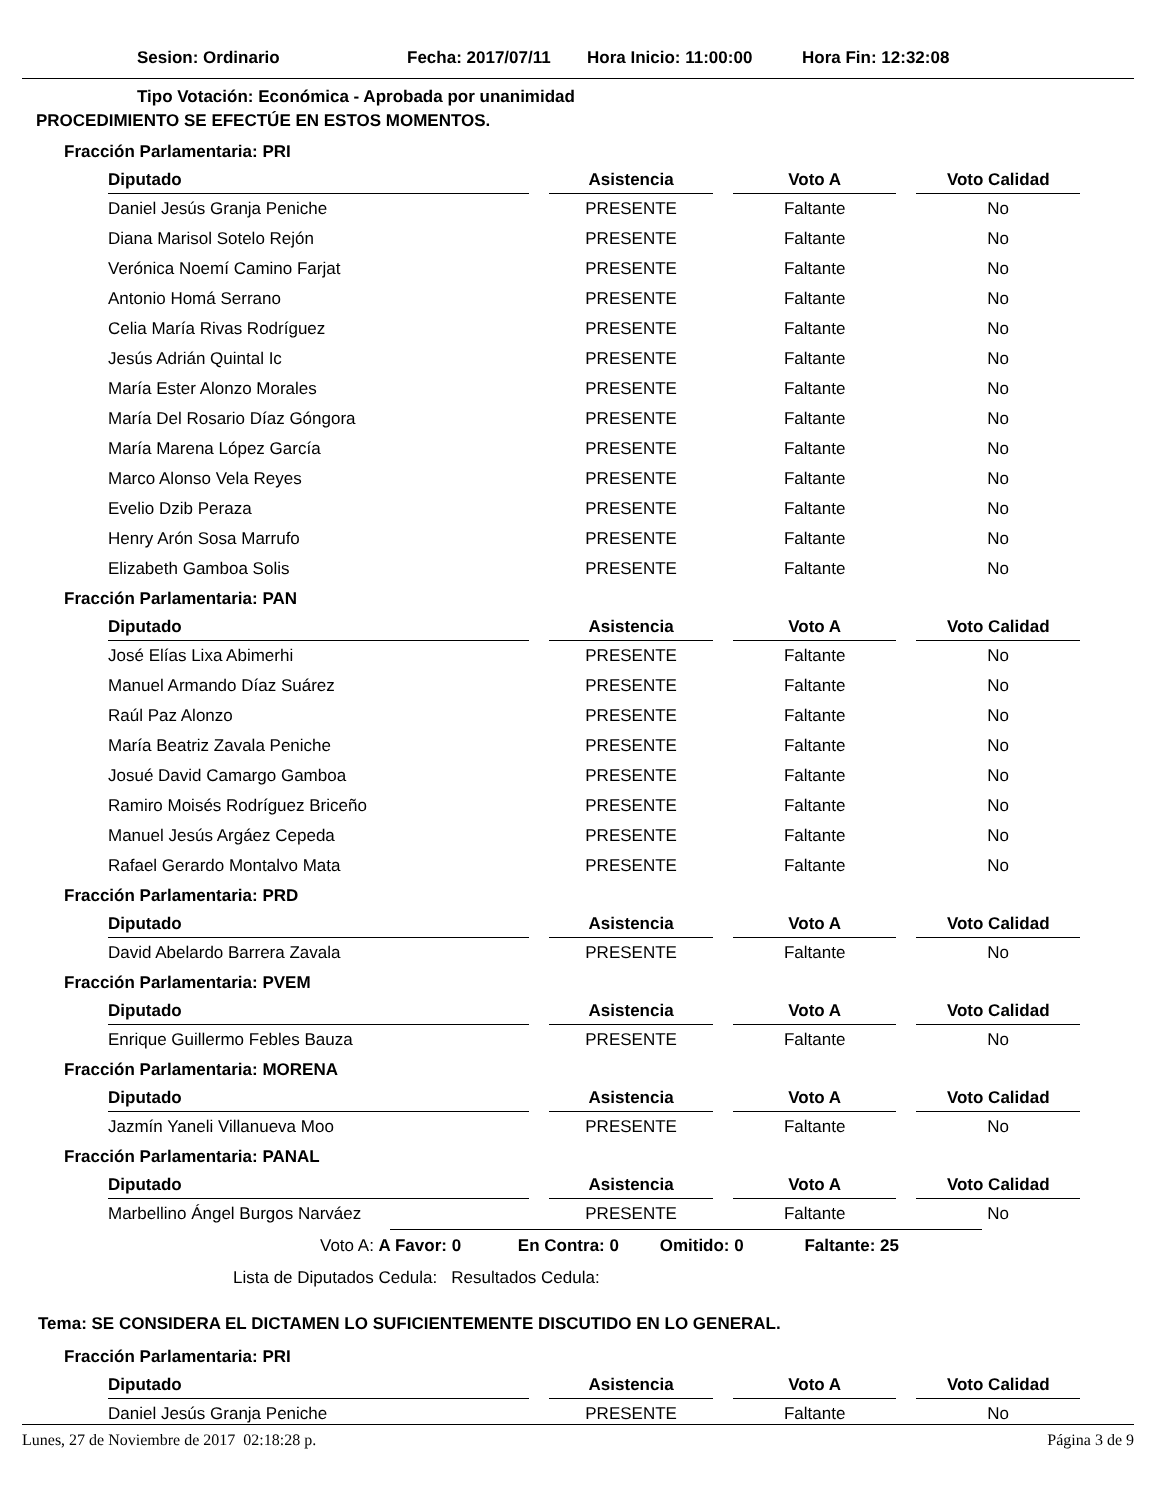Sesion: Ordinario Fecha: 2017/07/11 Hora Inicio: 11:00:00 Hora Fin: 12:32:08
Tipo Votación: Económica - Aprobada por unanimidad
PROCEDIMIENTO SE EFECTÚE EN ESTOS MOMENTOS.
Fracción Parlamentaria: PRI
| Diputado | | Asistencia | | Voto A | | Voto Calidad |
| --- | --- | --- | --- | --- | --- | --- |
| Daniel Jesús Granja Peniche | | PRESENTE | | Faltante | | No |
| Diana Marisol Sotelo Rejón | | PRESENTE | | Faltante | | No |
| Verónica Noemí Camino Farjat | | PRESENTE | | Faltante | | No |
| Antonio Homá Serrano | | PRESENTE | | Faltante | | No |
| Celia María Rivas Rodríguez | | PRESENTE | | Faltante | | No |
| Jesús Adrián Quintal Ic | | PRESENTE | | Faltante | | No |
| María Ester Alonzo Morales | | PRESENTE | | Faltante | | No |
| María Del Rosario Díaz Góngora | | PRESENTE | | Faltante | | No |
| María Marena López García | | PRESENTE | | Faltante | | No |
| Marco Alonso Vela Reyes | | PRESENTE | | Faltante | | No |
| Evelio Dzib Peraza | | PRESENTE | | Faltante | | No |
| Henry Arón Sosa Marrufo | | PRESENTE | | Faltante | | No |
| Elizabeth Gamboa Solis | | PRESENTE | | Faltante | | No |
Fracción Parlamentaria: PAN
| Diputado | | Asistencia | | Voto A | | Voto Calidad |
| --- | --- | --- | --- | --- | --- | --- |
| José Elías Lixa Abimerhi | | PRESENTE | | Faltante | | No |
| Manuel Armando Díaz Suárez | | PRESENTE | | Faltante | | No |
| Raúl Paz Alonzo | | PRESENTE | | Faltante | | No |
| María Beatriz Zavala Peniche | | PRESENTE | | Faltante | | No |
| Josué David Camargo Gamboa | | PRESENTE | | Faltante | | No |
| Ramiro Moisés Rodríguez Briceño | | PRESENTE | | Faltante | | No |
| Manuel Jesús Argáez Cepeda | | PRESENTE | | Faltante | | No |
| Rafael Gerardo Montalvo Mata | | PRESENTE | | Faltante | | No |
Fracción Parlamentaria: PRD
| Diputado | | Asistencia | | Voto A | | Voto Calidad |
| --- | --- | --- | --- | --- | --- | --- |
| David Abelardo Barrera Zavala | | PRESENTE | | Faltante | | No |
Fracción Parlamentaria: PVEM
| Diputado | | Asistencia | | Voto A | | Voto Calidad |
| --- | --- | --- | --- | --- | --- | --- |
| Enrique Guillermo Febles Bauza | | PRESENTE | | Faltante | | No |
Fracción Parlamentaria: MORENA
| Diputado | | Asistencia | | Voto A | | Voto Calidad |
| --- | --- | --- | --- | --- | --- | --- |
| Jazmín Yaneli Villanueva Moo | | PRESENTE | | Faltante | | No |
Fracción Parlamentaria: PANAL
| Diputado | | Asistencia | | Voto A | | Voto Calidad |
| --- | --- | --- | --- | --- | --- | --- |
| Marbellino Ángel Burgos Narváez | | PRESENTE | | Faltante | | No |
Voto A: A Favor: 0 En Contra: 0 Omitido: 0 Faltante: 25
Lista de Diputados Cedula: Resultados Cedula:
Tema: SE CONSIDERA EL DICTAMEN LO SUFICIENTEMENTE DISCUTIDO EN LO GENERAL.
Fracción Parlamentaria: PRI
| Diputado | | Asistencia | | Voto A | | Voto Calidad |
| --- | --- | --- | --- | --- | --- | --- |
| Daniel Jesús Granja Peniche | | PRESENTE | | Faltante | | No |
Lunes, 27 de Noviembre de 2017 02:18:28 p. Página 3 de 9